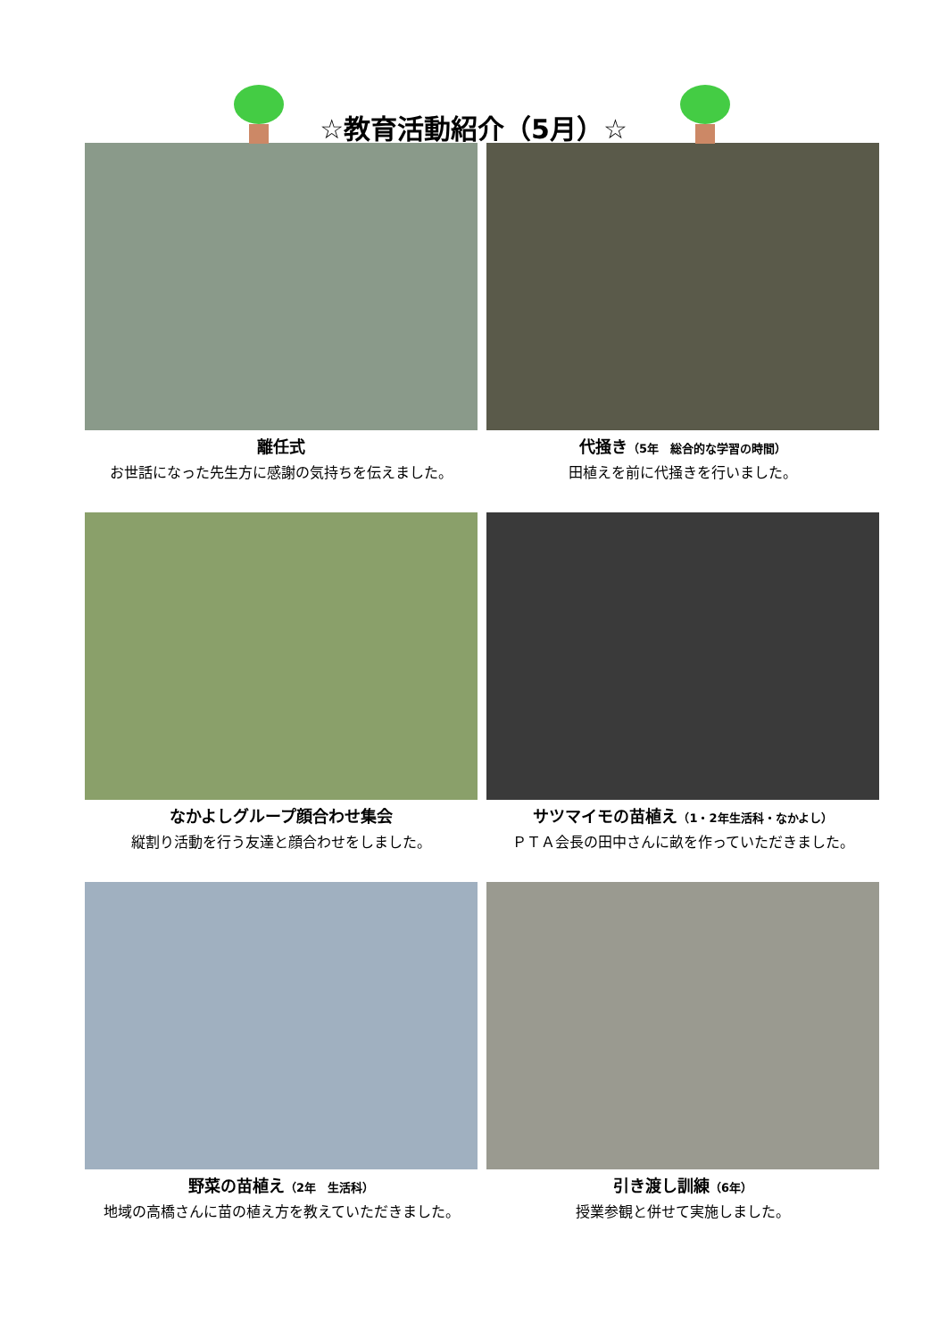☆教育活動紹介（5月）☆
離任式
お世話になった先生方に感謝の気持ちを伝えました。
代掻き（5年　総合的な学習の時間）
田植えを前に代掻きを行いました。
なかよしグループ顔合わせ集会
縦割り活動を行う友達と顔合わせをしました。
サツマイモの苗植え（1・2年生活科・なかよし）
ＰＴＡ会長の田中さんに畝を作っていただきました。
野菜の苗植え（2年　生活科）
地域の高橋さんに苗の植え方を教えていただきました。
引き渡し訓練（6年）
授業参観と併せて実施しました。